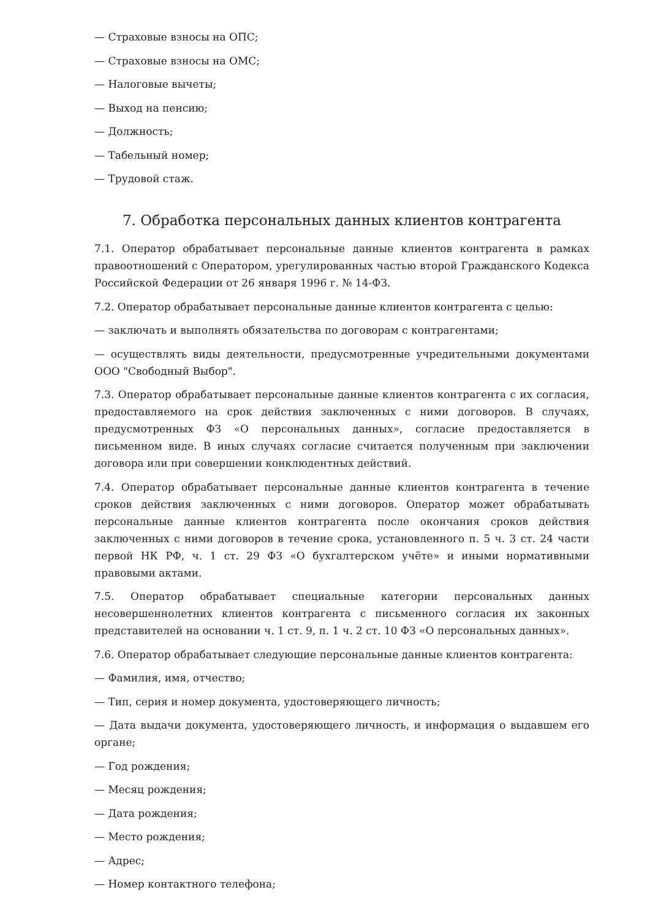— Страховые взносы на ОПС;
— Страховые взносы на ОМС;
— Налоговые вычеты;
— Выход на пенсию;
— Должность;
— Табельный номер;
— Трудовой стаж.
7. Обработка персональных данных клиентов контрагента
7.1. Оператор обрабатывает персональные данные клиентов контрагента в рамках правоотношений с Оператором, урегулированных частью второй Гражданского Кодекса Российской Федерации от 26 января 1996 г. № 14-ФЗ.
7.2. Оператор обрабатывает персональные данные клиентов контрагента с целью:
— заключать и выполнять обязательства по договорам с контрагентами;
— осуществлять виды деятельности, предусмотренные учредительными документами ООО "Свободный Выбор".
7.3. Оператор обрабатывает персональные данные клиентов контрагента с их согласия, предоставляемого на срок действия заключенных с ними договоров. В случаях, предусмотренных ФЗ «О персональных данных», согласие предоставляется в письменном виде. В иных случаях согласие считается полученным при заключении договора или при совершении конклюдентных действий.
7.4. Оператор обрабатывает персональные данные клиентов контрагента в течение сроков действия заключенных с ними договоров. Оператор может обрабатывать персональные данные клиентов контрагента после окончания сроков действия заключенных с ними договоров в течение срока, установленного п. 5 ч. 3 ст. 24 части первой НК РФ, ч. 1 ст. 29 ФЗ «О бухгалтерском учёте» и иными нормативными правовыми актами.
7.5. Оператор обрабатывает специальные категории персональных данных несовершеннолетних клиентов контрагента с письменного согласия их законных представителей на основании ч. 1 ст. 9, п. 1 ч. 2 ст. 10 ФЗ «О персональных данных».
7.6. Оператор обрабатывает следующие персональные данные клиентов контрагента:
— Фамилия, имя, отчество;
— Тип, серия и номер документа, удостоверяющего личность;
— Дата выдачи документа, удостоверяющего личность, и информация о выдавшем его органе;
— Год рождения;
— Месяц рождения;
— Дата рождения;
— Место рождения;
— Адрес;
— Номер контактного телефона;